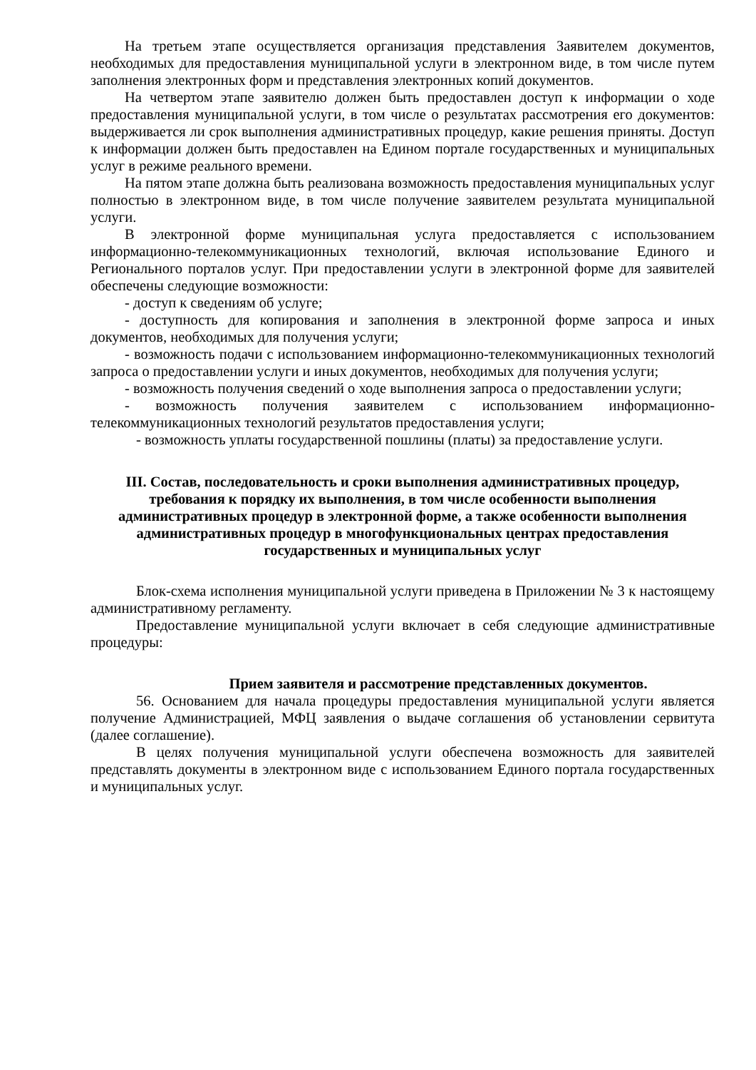На третьем этапе осуществляется организация представления Заявителем документов, необходимых для предоставления муниципальной услуги в электронном виде, в том числе путем заполнения электронных форм и представления электронных копий документов.
На четвертом этапе заявителю должен быть предоставлен доступ к информации о ходе предоставления муниципальной услуги, в том числе о результатах рассмотрения его документов: выдерживается ли срок выполнения административных процедур, какие решения приняты. Доступ к информации должен быть предоставлен на Едином портале государственных и муниципальных услуг в режиме реального времени.
На пятом этапе должна быть реализована возможность предоставления муниципальных услуг полностью в электронном виде, в том числе получение заявителем результата муниципальной услуги.
В электронной форме муниципальная услуга предоставляется с использованием информационно-телекоммуникационных технологий, включая использование Единого и Регионального порталов услуг. При предоставлении услуги в электронной форме для заявителей обеспечены следующие возможности:
- доступ к сведениям об услуге;
- доступность для копирования и заполнения в электронной форме запроса и иных документов, необходимых для получения услуги;
- возможность подачи с использованием информационно-телекоммуникационных технологий запроса о предоставлении услуги и иных документов, необходимых для получения услуги;
- возможность получения сведений о ходе выполнения запроса о предоставлении услуги;
- возможность получения заявителем с использованием информационно-телекоммуникационных технологий результатов предоставления услуги;
- возможность уплаты государственной пошлины (платы) за предоставление услуги.
III. Состав, последовательность и сроки выполнения административных процедур, требования к порядку их выполнения, в том числе особенности выполнения административных процедур в электронной форме, а также особенности выполнения административных процедур в многофункциональных центрах предоставления государственных и муниципальных услуг
Блок-схема исполнения муниципальной услуги приведена в Приложении № 3 к настоящему административному регламенту.
Предоставление муниципальной услуги включает в себя следующие административные процедуры:
Прием заявителя и рассмотрение представленных документов.
56. Основанием для начала процедуры предоставления муниципальной услуги является получение Администрацией, МФЦ заявления о выдаче соглашения об установлении сервитута (далее соглашение).
В целях получения муниципальной услуги обеспечена возможность для заявителей представлять документы в электронном виде с использованием Единого портала государственных и муниципальных услуг.